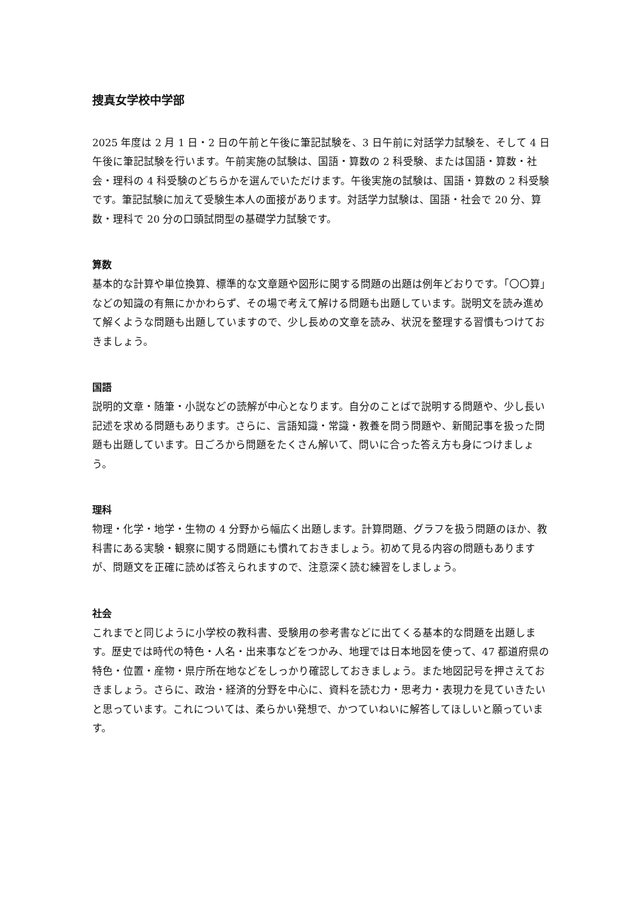捜真女学校中学部
2025 年度は 2 月 1 日・2 日の午前と午後に筆記試験を、3 日午前に対話学力試験を、そして 4 日午後に筆記試験を行います。午前実施の試験は、国語・算数の 2 科受験、または国語・算数・社会・理科の 4 科受験のどちらかを選んでいただけます。午後実施の試験は、国語・算数の 2 科受験です。筆記試験に加えて受験生本人の面接があります。対話学力試験は、国語・社会で 20 分、算数・理科で 20 分の口頭試問型の基礎学力試験です。
算数
基本的な計算や単位換算、標準的な文章題や図形に関する問題の出題は例年どおりです。「〇〇算」などの知識の有無にかかわらず、その場で考えて解ける問題も出題しています。説明文を読み進めて解くような問題も出題していますので、少し長めの文章を読み、状況を整理する習慣もつけておきましょう。
国語
説明的文章・随筆・小説などの読解が中心となります。自分のことばで説明する問題や、少し長い記述を求める問題もあります。さらに、言語知識・常識・教養を問う問題や、新聞記事を扱った問題も出題しています。日ごろから問題をたくさん解いて、問いに合った答え方も身につけましょう。
理科
物理・化学・地学・生物の 4 分野から幅広く出題します。計算問題、グラフを扱う問題のほか、教科書にある実験・観察に関する問題にも慣れておきましょう。初めて見る内容の問題もありますが、問題文を正確に読めば答えられますので、注意深く読む練習をしましょう。
社会
これまでと同じように小学校の教科書、受験用の参考書などに出てくる基本的な問題を出題します。歴史では時代の特色・人名・出来事などをつかみ、地理では日本地図を使って、47 都道府県の特色・位置・産物・県庁所在地などをしっかり確認しておきましょう。また地図記号を押さえておきましょう。さらに、政治・経済的分野を中心に、資料を読む力・思考力・表現力を見ていきたいと思っています。これについては、柔らかい発想で、かつていねいに解答してほしいと願っています。